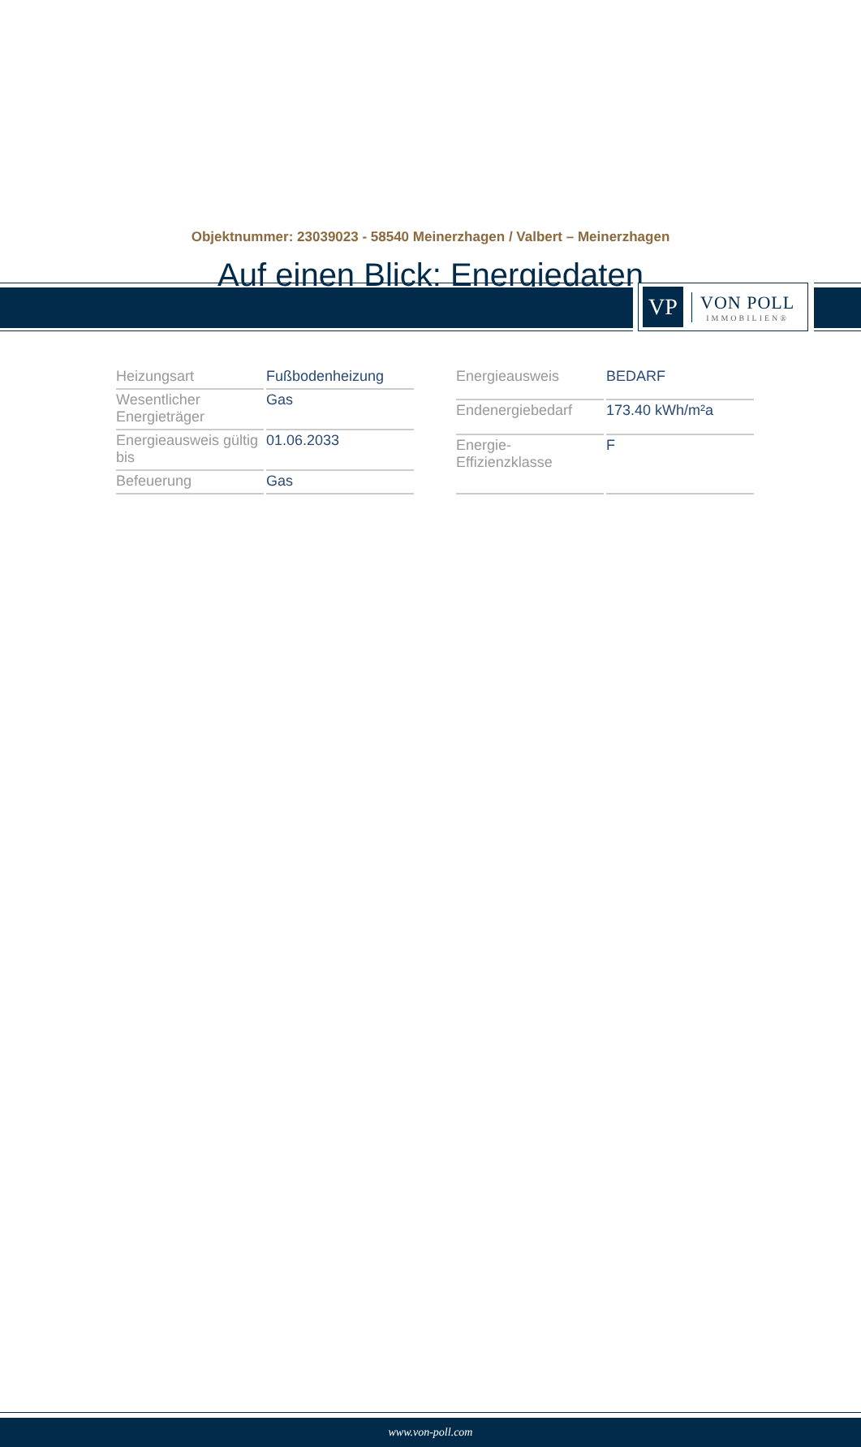VP
VON POLL
IMMOBILIEN®
Objektnummer: 23039023 - 58540 Meinerzhagen / Valbert – Meinerzhagen
Auf einen Blick: Energiedaten
| Heizungsart | Fußbodenheizung |
| Wesentlicher Energieträger | Gas |
| Energieausweis gültig bis | 01.06.2033 |
| Befeuerung | Gas |
| Energieausweis | BEDARF |
| Endenergiebedarf | 173.40 kWh/m²a |
| Energie- Effizienzklasse | F |
www.von-poll.com